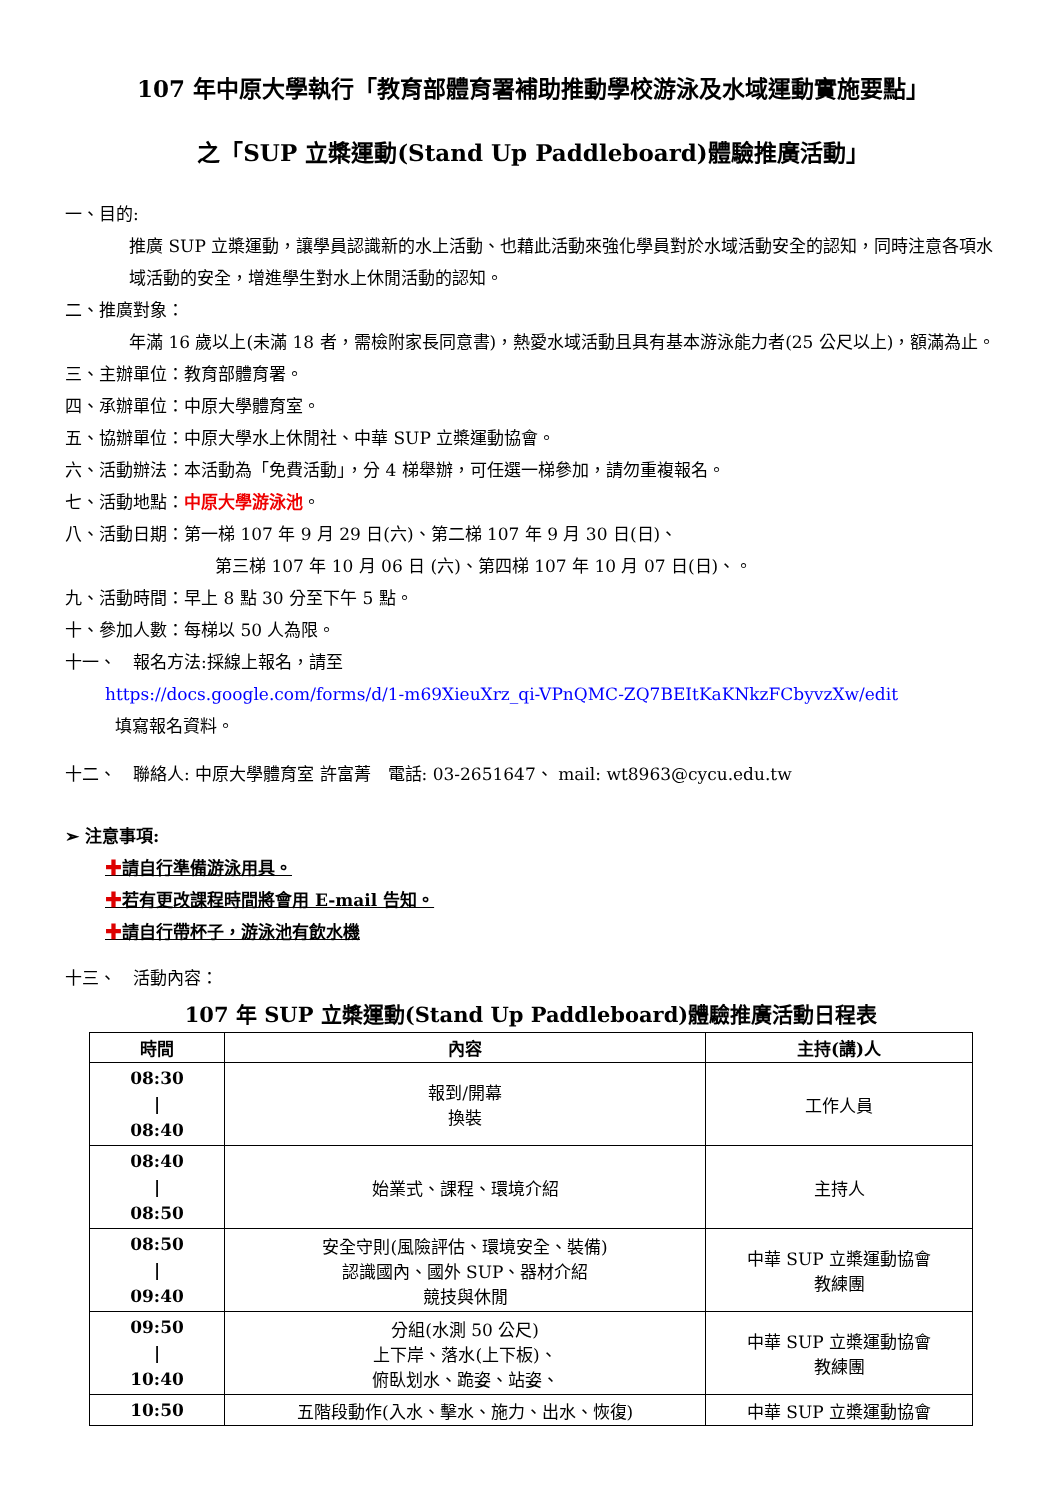107 年中原大學執行「教育部體育署補助推動學校游泳及水域運動實施要點」
之「SUP 立槳運動(Stand Up Paddleboard)體驗推廣活動」
一、目的:
推廣 SUP 立槳運動，讓學員認識新的水上活動、也藉此活動來強化學員對於水域活動安全的認知，同時注意各項水域活動的安全，增進學生對水上休閒活動的認知。
二、推廣對象：
年滿 16 歲以上(未滿 18 者，需檢附家長同意書)，熱愛水域活動且具有基本游泳能力者(25 公尺以上)，額滿為止。
三、主辦單位：教育部體育署。
四、承辦單位：中原大學體育室。
五、協辦單位：中原大學水上休閒社、中華 SUP 立槳運動協會。
六、活動辦法：本活動為「免費活動」，分 4 梯舉辦，可任選一梯參加，請勿重複報名。
七、活動地點：中原大學游泳池。
八、活動日期：第一梯 107 年 9 月 29 日(六)、第二梯 107 年 9 月 30 日(日)、
第三梯 107 年 10 月 06 日 (六)、第四梯 107 年 10 月 07 日(日)、。
九、活動時間：早上 8 點 30 分至下午 5 點。
十、參加人數：每梯以 50 人為限。
十一、　報名方法:採線上報名，請至
https://docs.google.com/forms/d/1-m69XieuXrz_qi-VPnQMC-ZQ7BEItKaKNkzFCbyvzXw/edit
填寫報名資料。
十二、　聯絡人: 中原大學體育室 許富菁　電話: 03-2651647、 mail: wt8963@cycu.edu.tw
➢ 注意事項:
✚請自行準備游泳用具。
✚若有更改課程時間將會用 E-mail 告知。
✚請自行帶杯子，游泳池有飲水機
十三、　活動內容：
107 年 SUP 立槳運動(Stand Up Paddleboard)體驗推廣活動日程表
| 時間 | 內容 | 主持(講)人 |
| --- | --- | --- |
| 08:30 / 08:40 | 報到/開幕 換裝 | 工作人員 |
| 08:40 / 08:50 | 始業式、課程、環境介紹 | 主持人 |
| 08:50 / 09:40 | 安全守則(風險評估、環境安全、裝備) 認識國內、國外 SUP、器材介紹 競技與休閒 | 中華 SUP 立槳運動協會 教練團 |
| 09:50 / 10:40 | 分組(水測 50 公尺) 上下岸、落水(上下板)、 俯臥划水、跪姿、站姿、 | 中華 SUP 立槳運動協會 教練團 |
| 10:50 | 五階段動作(入水、擊水、施力、出水、恢復) | 中華 SUP 立槳運動協會 |